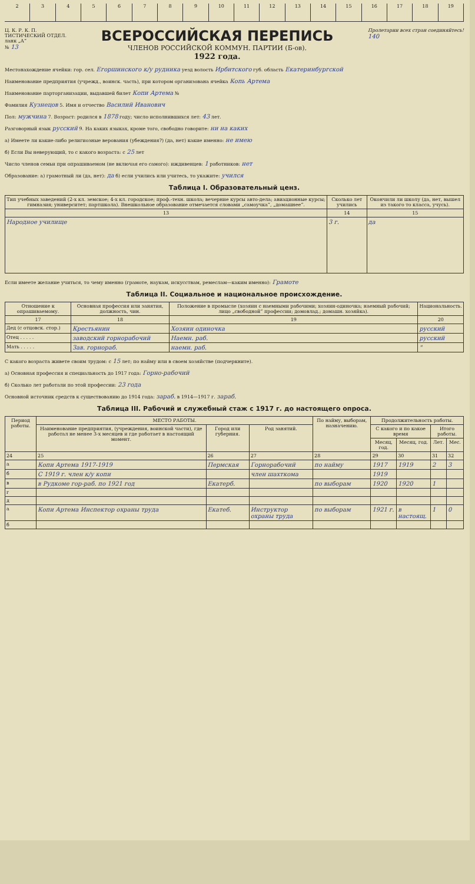23456789 10 11 12 13 14 15 16 17 18 19
Ц. К. Р. К. П.
ТИСТИЧЕСКИЙ ОТДЕЛ.
ланк „А“
№ 13
ВСЕРОССИЙСКАЯ ПЕРЕПИСЬ
ЧЛЕНОВ РОССИЙСКОЙ КОММУН. ПАРТИИ (Б-ов).
1922 года.
Пролетарии всех стран соединяйтесь!
140
Местонахождение ячейки: гор. сел. Егоршинского к/у рудника уезд волость Ирбитского губ. область Екатеринбургской
Наименование предприятия (учрежд., воинск. часть), при котором организована ячейка Копь Артема
Наименование парторганизации, выдавшей билет Копи Артема №
Фамилия Кузнецов 5. Имя и отчество Василий Иванович
Пол: мужчина 7. Возраст: родился в 1878 году; число исполнившихся лет: 43 лет.
Разговорный язык русский 9. На каких языках, кроме того, свободно говорите: ни на каких
а) Имеете ли какие-либо религиозные верования (убеждения?) (да, нет) какие именно: не имею
б) Если Вы неверующий, то с какого возраста: с 25 лет
Число членов семьи при опрашиваемом (не включая его самого): иждивенцев: 1 работников: нет
Образование: а) грамотный ли (да, нет): да б) если учились или учитесь, то укажите: учился
Таблица I. Образовательный ценз.
| Тип учебных заведений (2-х кл. земское; 4-х кл. городское; проф.-техн. школа; вечерние курсы авто-дела; авиационные курсы; гимназия; университет; партшкола). Внешкольное образование отмечается словами „самоучка“, „домашнее“. | Сколько лет учились | Окончили ли школу (да, нет, вышел из такого то класса, учусь). |
| --- | --- | --- |
| 13 | 14 | 15 |
| Народное училище | 3 г. | да |
Если имеете желание учиться, то чему именно (грамоте, наукам, искусствам, ремеслам—каким именно): Грамоте
Таблица II. Социальное и национальное происхождение.
| Отношение к опрашиваемому. | Основная профессия или занятия, должность, чин. | Положение в промысле (хозяин с наемными рабочими; хозяин-одиночка; наемный рабочий; лицо „свободной“ профессии; домовлад.; домашн. хозяйка). | Национальность. |
| --- | --- | --- | --- |
| 17 | 18 | 19 | 20 |
| Дед (с отцовск. стор.) | Крестьянин | Хозяин одиночка | русский |
| Отец . . . . . | заводский горнорабочий | Наемн. раб. | русский |
| Мать . . . . . | Зав. горнораб. | наемн. раб. | " |
С какого возраста живете своим трудом: с 15 лет; по найму или в своем хозяйстве (подчеркните).
а) Основная профессия и специальность до 1917 года: Горно-рабочий
б) Сколько лет работали по этой профессии: 23 года
Основной источник средств к существованию до 1914 года: зараб. в 1914—1917 г. зараб.
Таблица III. Рабочий и служебный стаж с 1917 г. до настоящего опроса.
| Период работы. | МЕСТО РАБОТЫ. | | | По найму, выборам, назначению. | Продолжительность работы. | | | |
| --- | --- | --- | --- | --- | --- | --- | --- | --- |
| | Наименование предприятия, (учреждения, воинской части), где работал не менее 3-х месяцев и где работает в настоящий момент. | Город или губерния. | Род занятий. | | С какого и по какое время | | Итого работы. | |
| | | | | | Месяц, год. | Месяц, год. | Лет. | Мес. |
| 24 | 25 | 26 | 27 | 28 | 29 | 30 | 31 | 32 |
| а | Копи Артема 1917-1919 | Пермская | Горнорабочий | по найму | 1917 | 1919 | 2 | 3 |
| б | С 1919 г. член к/у копи | | член шахткома | | 1919 | | | |
| в | в Рудкоме гор-раб. по 1921 год | Екатерб. | | по выборам | 1920 | 1920 | 1 | |
| г | | | | | | | | |
| д | | | | | | | | |
| а | Копи Артема Инспектор охраны труда | Екатеб. | Инструктор охраны труда | по выборам | 1921 г. | в настоящ. | 1 | 0 |
| б | | | | | | | | |